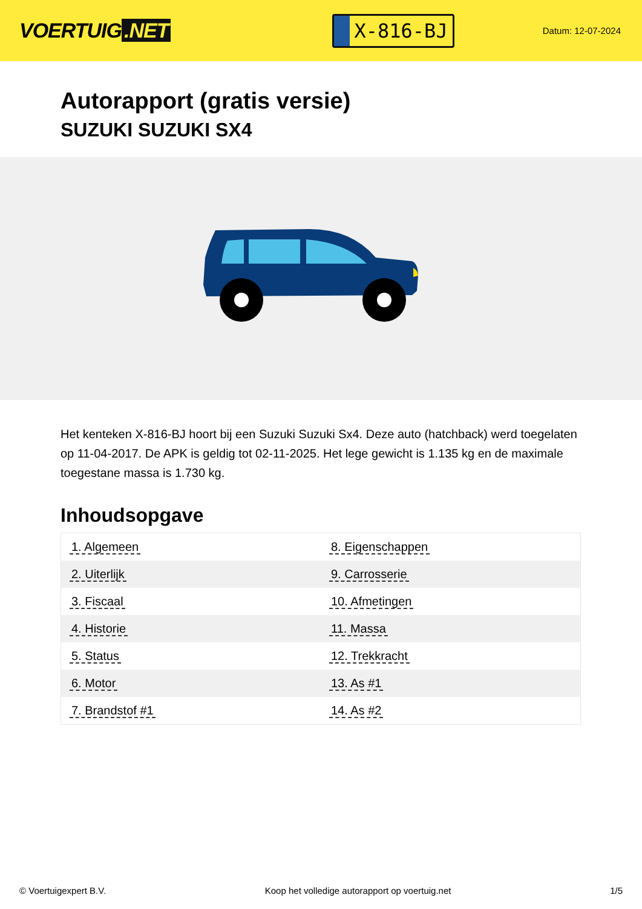VOERTUIG.NET
X-816-BJ
Datum: 12-07-2024
Autorapport (gratis versie)
SUZUKI SUZUKI SX4
Het kenteken X-816-BJ hoort bij een Suzuki Suzuki Sx4. Deze auto (hatchback) werd toegelaten op 11-04-2017. De APK is geldig tot 02-11-2025. Het lege gewicht is 1.135 kg en de maximale toegestane massa is 1.730 kg.
Inhoudsopgave
| 1. Algemeen | 8. Eigenschappen |
| 2. Uiterlijk | 9. Carrosserie |
| 3. Fiscaal | 10. Afmetingen |
| 4. Historie | 11. Massa |
| 5. Status | 12. Trekkracht |
| 6. Motor | 13. As #1 |
| 7. Brandstof #1 | 14. As #2 |
© Voertuigexpert B.V. Koop het volledige autorapport op voertuig.net 1/5